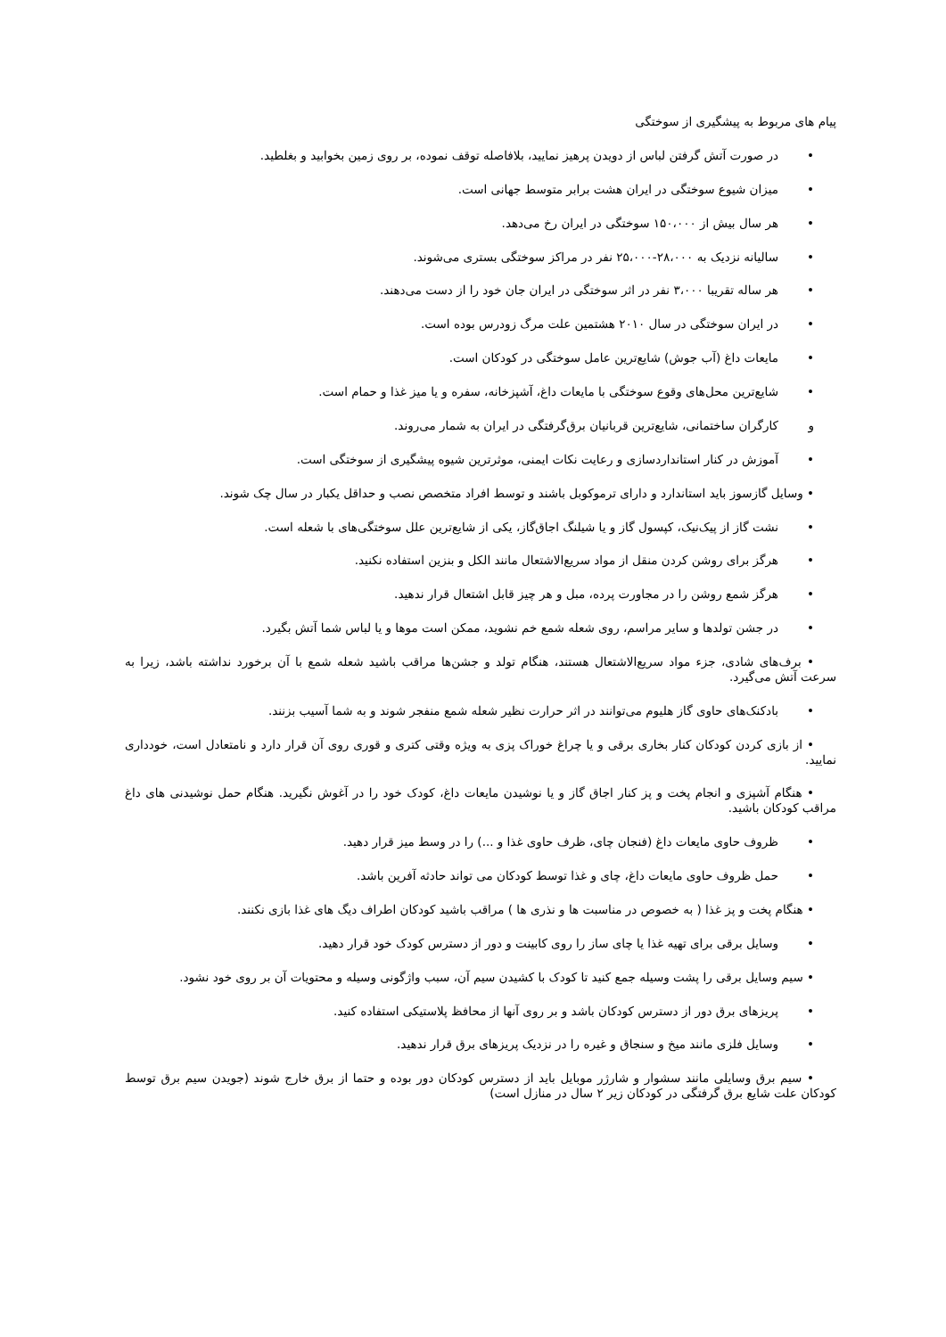پیام های مربوط به پیشگیری از سوختگی
• در صورت آتش گرفتن لباس از دویدن پرهیز نمایید، بلافاصله توقف نموده، بر روی زمین بخوابید و بغلطید.
• میزان شیوع سوختگی در ایران هشت برابر متوسط جهانی است.
• هر سال بیش از ۱۵۰،۰۰۰ سوختگی در ایران رخ می‌دهد.
• سالیانه نزدیک به ۲۸،۰۰۰-۲۵،۰۰۰ نفر در مراکز سوختگی بستری می‌شوند.
• هر ساله تقریبا ۳،۰۰۰ نفر در اثر سوختگی در ایران جان خود را از دست می‌دهند.
• در ایران سوختگی در سال ۲۰۱۰ هشتمین علت مرگ زودرس بوده است.
• مایعات داغ (آب جوش) شایع‌ترین عامل سوختگی در کودکان است.
• شایع‌ترین محل‌های وقوع سوختگی با مایعات داغ، آشپزخانه، سفره و یا میز غذا و حمام است.
و کارگران ساختمانی، شایع‌ترین قربانیان برق‌گرفتگی در ایران به شمار می‌روند.
• آموزش در کنار استانداردسازی و رعایت نکات ایمنی، موثرترین شیوه پیشگیری از سوختگی است.
• وسایل گازسوز باید استاندارد و دارای ترموکوبل باشند و توسط افراد متخصص نصب و حداقل یکبار در سال چک شوند.
• نشت گاز از پیک‌نیک، کپسول گاز و یا شیلنگ اجاق‌گاز، یکی از شایع‌ترین علل سوختگی‌های با شعله است.
• هرگز برای روشن کردن منقل از مواد سریع‌الاشتعال مانند الکل و بنزین استفاده نکنید.
• هرگز شمع روشن را در مجاورت پرده، مبل و هر چیز قابل اشتعال قرار ندهید.
• در جشن تولدها و سایر مراسم، روی شعله شمع خم نشوید، ممکن است موها و یا لباس شما آتش بگیرد.
• برف‌های شادی، جزء مواد سریع‌الاشتعال هستند، هنگام تولد و جشن‌ها مراقب باشید شعله شمع با آن برخورد نداشته باشد، زیرا به سرعت آتش می‌گیرد.
• بادکنک‌های حاوی گاز هلیوم می‌توانند در اثر حرارت نظیر شعله شمع منفجر شوند و به شما آسیب بزنند.
• از بازی کردن کودکان کنار بخاری برقی و یا چراغ خوراک پزی به ویژه وقتی کتری و قوری روی آن قرار دارد و نامتعادل است، خودداری نمایید.
• هنگام آشپزی و انجام پخت و پز کنار اجاق گاز و یا نوشیدن مایعات داغ، کودک خود را در آغوش نگیرید. هنگام حمل نوشیدنی های داغ مراقب کودکان باشید.
• ظروف حاوی مایعات داغ (فنجان چای، ظرف حاوی غذا و ...) را در وسط میز قرار دهید.
• حمل ظروف حاوی مایعات داغ، چای و غذا توسط کودکان می تواند حادثه آفرین باشد.
• هنگام پخت و پز غذا ( به خصوص در مناسبت ها و نذری ها ) مراقب باشید کودکان اطراف دیگ های غذا بازی نکنند.
• وسایل برقی برای تهیه غذا یا چای ساز را روی کابینت و دور از دسترس کودک خود قرار دهید.
• سیم وسایل برقی را پشت وسیله جمع کنید تا کودک با کشیدن سیم آن، سبب واژگونی وسیله و محتویات آن بر روی خود نشود.
• پریزهای برق دور از دسترس کودکان باشد و بر روی آنها از محافظ پلاستیکی استفاده کنید.
• وسایل فلزی مانند میخ و سنجاق و غیره را در نزدیک پریزهای برق قرار ندهید.
• سیم برق وسایلی مانند سشوار و شارژر موبایل باید از دسترس کودکان دور بوده و حتما از برق خارج شوند (جویدن سیم برق توسط کودکان علت شایع برق گرفتگی در کودکان زیر ۲ سال در منازل است)